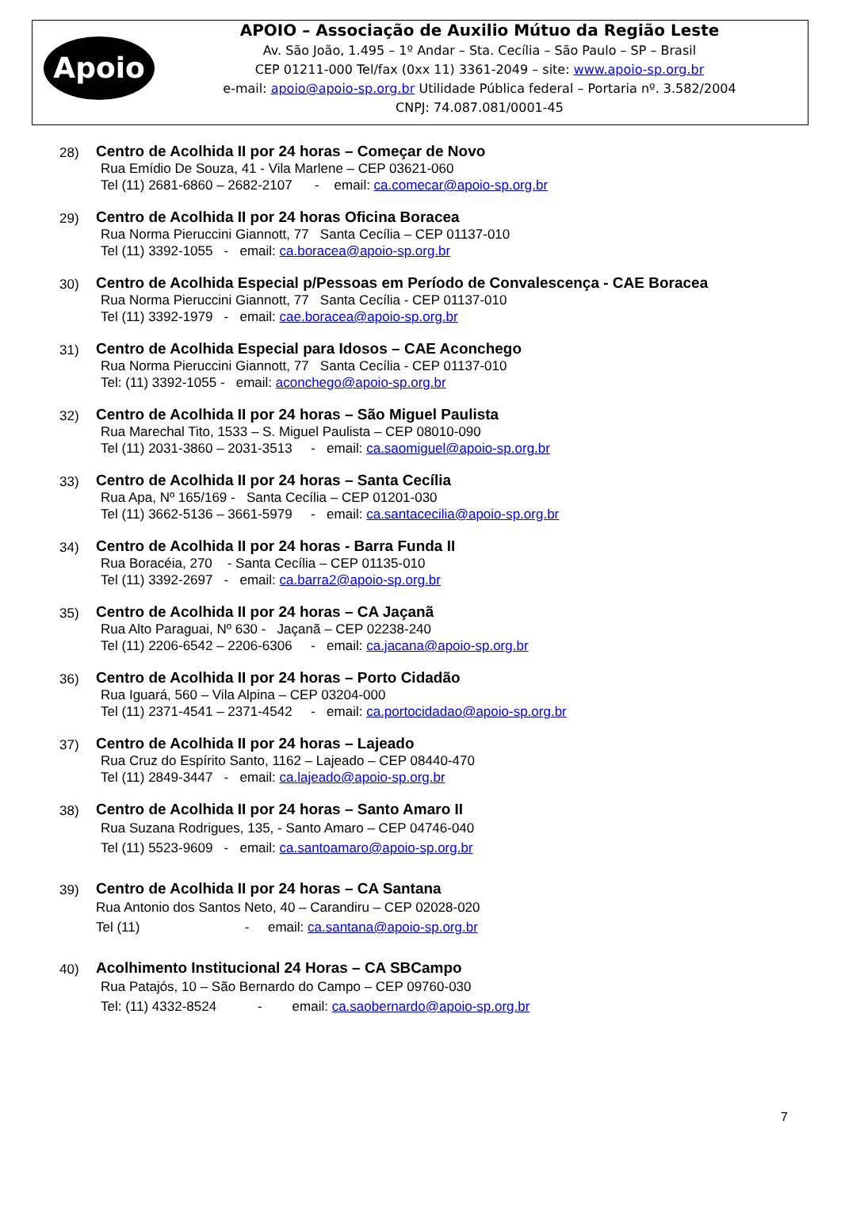Apoio
APOIO – Associação de Auxilio Mútuo da Região Leste
Av. São João, 1.495 – 1º Andar – Sta. Cecília – São Paulo – SP – Brasil
CEP 01211-000 Tel/fax (0xx 11) 3361-2049 – site: www.apoio-sp.org.br
e-mail: apoio@apoio-sp.org.br Utilidade Pública federal – Portaria nº. 3.582/2004
CNPJ: 74.087.081/0001-45
28)
Centro de Acolhida II por 24 horas – Começar de Novo
Rua Emídio De Souza, 41 - Vila Marlene – CEP 03621-060
Tel (11) 2681-6860 – 2682-2107 - email: ca.comecar@apoio-sp.org.br
29)
Centro de Acolhida II por 24 horas Oficina Boracea
Rua Norma Pieruccini Giannott, 77 Santa Cecília – CEP 01137-010
Tel (11) 3392-1055 - email: ca.boracea@apoio-sp.org.br
30)
Centro de Acolhida Especial p/Pessoas em Período de Convalescença - CAE Boracea
Rua Norma Pieruccini Giannott, 77 Santa Cecília - CEP 01137-010
Tel (11) 3392-1979 - email: cae.boracea@apoio-sp.org.br
31)
Centro de Acolhida Especial para Idosos – CAE Aconchego
Rua Norma Pieruccini Giannott, 77 Santa Cecília - CEP 01137-010
Tel: (11) 3392-1055 - email: aconchego@apoio-sp.org.br
32)
Centro de Acolhida II por 24 horas – São Miguel Paulista
Rua Marechal Tito, 1533 – S. Miguel Paulista – CEP 08010-090
Tel (11) 2031-3860 – 2031-3513 - email: ca.saomiguel@apoio-sp.org.br
33)
Centro de Acolhida II por 24 horas – Santa Cecília
Rua Apa, Nº 165/169 - Santa Cecília – CEP 01201-030
Tel (11) 3662-5136 – 3661-5979 - email: ca.santacecilia@apoio-sp.org.br
34)
Centro de Acolhida II por 24 horas - Barra Funda II
Rua Boracéia, 270 - Santa Cecília – CEP 01135-010
Tel (11) 3392-2697 - email: ca.barra2@apoio-sp.org.br
35)
Centro de Acolhida II por 24 horas – CA Jaçanã
Rua Alto Paraguai, Nº 630 - Jaçanã – CEP 02238-240
Tel (11) 2206-6542 – 2206-6306 - email: ca.jacana@apoio-sp.org.br
36)
Centro de Acolhida II por 24 horas – Porto Cidadão
Rua Iguará, 560 – Vila Alpina – CEP 03204-000
Tel (11) 2371-4541 – 2371-4542 - email: ca.portocidadao@apoio-sp.org.br
37)
Centro de Acolhida II por 24 horas – Lajeado
Rua Cruz do Espírito Santo, 1162 – Lajeado – CEP 08440-470
Tel (11) 2849-3447 - email: ca.lajeado@apoio-sp.org.br
38)
Centro de Acolhida II por 24 horas – Santo Amaro II
Rua Suzana Rodrigues, 135, - Santo Amaro – CEP 04746-040
Tel (11) 5523-9609 - email: ca.santoamaro@apoio-sp.org.br
39)
Centro de Acolhida II por 24 horas – CA Santana
Rua Antonio dos Santos Neto, 40 – Carandiru – CEP 02028-020
Tel (11) - email: ca.santana@apoio-sp.org.br
40)
Acolhimento Institucional 24 Horas – CA SBCampo
Rua Patajós, 10 – São Bernardo do Campo – CEP 09760-030
Tel: (11) 4332-8524 - email: ca.saobernardo@apoio-sp.org.br
7